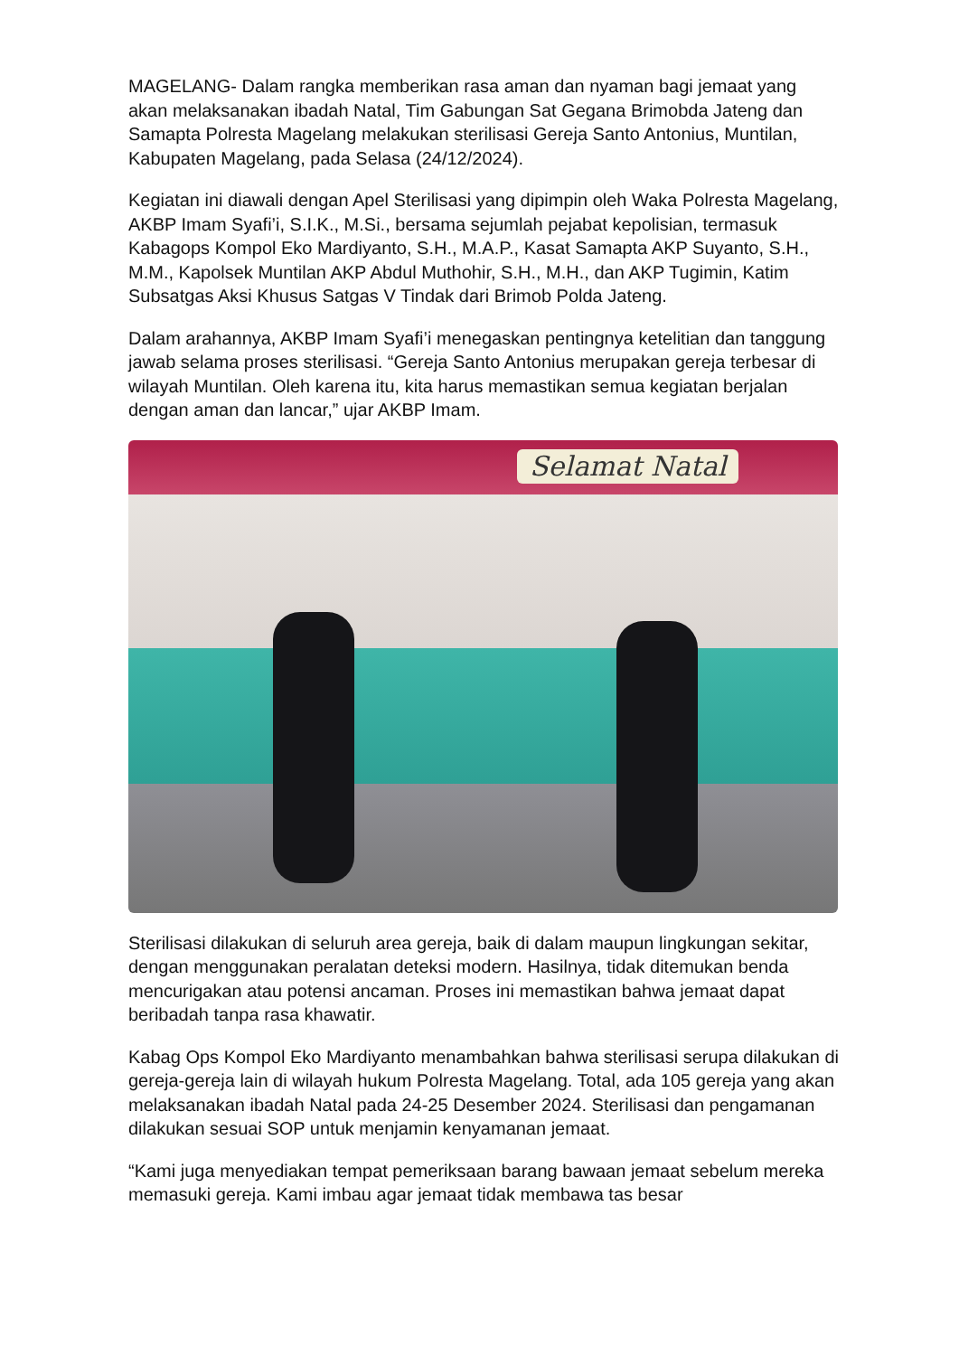MAGELANG- Dalam rangka memberikan rasa aman dan nyaman bagi jemaat yang akan melaksanakan ibadah Natal, Tim Gabungan Sat Gegana Brimobda Jateng dan Samapta Polresta Magelang melakukan sterilisasi Gereja Santo Antonius, Muntilan, Kabupaten Magelang, pada Selasa (24/12/2024).
Kegiatan ini diawali dengan Apel Sterilisasi yang dipimpin oleh Waka Polresta Magelang, AKBP Imam Syafi’i, S.I.K., M.Si., bersama sejumlah pejabat kepolisian, termasuk Kabagops Kompol Eko Mardiyanto, S.H., M.A.P., Kasat Samapta AKP Suyanto, S.H., M.M., Kapolsek Muntilan AKP Abdul Muthohir, S.H., M.H., dan AKP Tugimin, Katim Subsatgas Aksi Khusus Satgas V Tindak dari Brimob Polda Jateng.
Dalam arahannya, AKBP Imam Syafi’i menegaskan pentingnya ketelitian dan tanggung jawab selama proses sterilisasi. “Gereja Santo Antonius merupakan gereja terbesar di wilayah Muntilan. Oleh karena itu, kita harus memastikan semua kegiatan berjalan dengan aman dan lancar,” ujar AKBP Imam.
Selamat Natal
Sterilisasi dilakukan di seluruh area gereja, baik di dalam maupun lingkungan sekitar, dengan menggunakan peralatan deteksi modern. Hasilnya, tidak ditemukan benda mencurigakan atau potensi ancaman. Proses ini memastikan bahwa jemaat dapat beribadah tanpa rasa khawatir.
Kabag Ops Kompol Eko Mardiyanto menambahkan bahwa sterilisasi serupa dilakukan di gereja-gereja lain di wilayah hukum Polresta Magelang. Total, ada 105 gereja yang akan melaksanakan ibadah Natal pada 24-25 Desember 2024. Sterilisasi dan pengamanan dilakukan sesuai SOP untuk menjamin kenyamanan jemaat.
“Kami juga menyediakan tempat pemeriksaan barang bawaan jemaat sebelum mereka memasuki gereja. Kami imbau agar jemaat tidak membawa tas besar